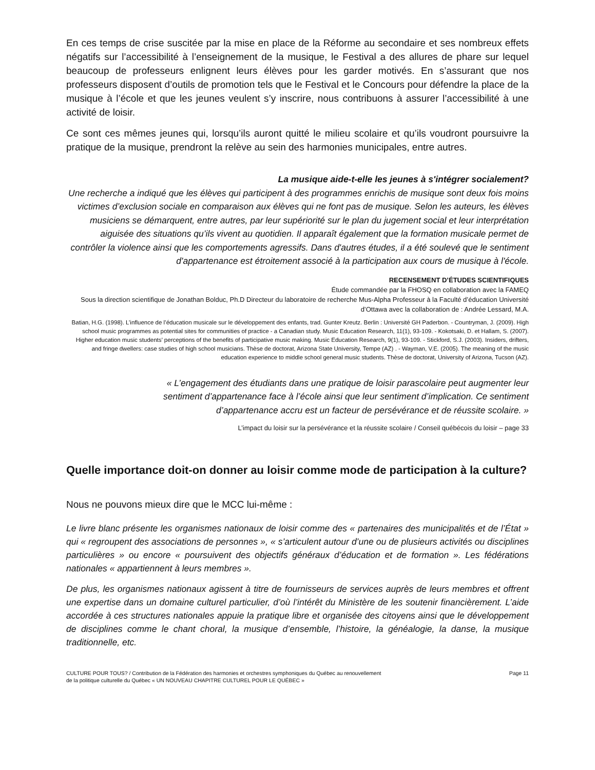En ces temps de crise suscitée par la mise en place de la Réforme au secondaire et ses nombreux effets négatifs sur l’accessibilité à l’enseignement de la musique, le Festival a des allures de phare sur lequel beaucoup de professeurs enlignent leurs élèves pour les garder motivés. En s’assurant que nos professeurs disposent d’outils de promotion tels que le Festival et le Concours pour défendre la place de la musique à l’école et que les jeunes veulent s’y inscrire, nous contribuons à assurer l’accessibilité à une activité de loisir.
Ce sont ces mêmes jeunes qui, lorsqu’ils auront quitté le milieu scolaire et qu’ils voudront poursuivre la pratique de la musique, prendront la relève au sein des harmonies municipales, entre autres.
La musique aide-t-elle les jeunes à s'intégrer socialement?
Une recherche a indiqué que les élèves qui participent à des programmes enrichis de musique sont deux fois moins victimes d’exclusion sociale en comparaison aux élèves qui ne font pas de musique. Selon les auteurs, les élèves musiciens se démarquent, entre autres, par leur supériorité sur le plan du jugement social et leur interprétation aiguisée des situations qu’ils vivent au quotidien. Il apparaît également que la formation musicale permet de contrôler la violence ainsi que les comportements agressifs. Dans d'autres études, il a été soulevé que le sentiment d'appartenance est étroitement associé à la participation aux cours de musique à l'école.
RECENSEMENT D’ÉTUDES SCIENTIFIQUES
Étude commandée par la FHOSQ en collaboration avec la FAMEQ
Sous la direction scientifique de Jonathan Bolduc, Ph.D Directeur du laboratoire de recherche Mus-Alpha Professeur à la Faculté d’éducation Université d’Ottawa avec la collaboration de : Andrée Lessard, M.A.
Batian, H.G. (1998). L’influence de l’éducation musicale sur le développement des enfants, trad. Gunter Kreutz. Berlin : Université GH Paderbon. - Countryman, J. (2009). High school music programmes as potential sites for communities of practice - a Canadian study. Music Education Research, 11(1), 93-109. - Kokotsaki, D. et Hallam, S. (2007). Higher education music students’ perceptions of the benefits of participative music making. Music Education Research, 9(1), 93-109. - Stickford, S.J. (2003). Insiders, drifters, and fringe dwellers: case studies of high school musicians. Thèse de doctorat, Arizona State University, Tempe (AZ) . - Wayman, V.E. (2005). The meaning of the music education experience to middle school general music students. Thèse de doctorat, University of Arizona, Tucson (AZ).
« L’engagement des étudiants dans une pratique de loisir parascolaire peut augmenter leur sentiment d’appartenance face à l’école ainsi que leur sentiment d’implication. Ce sentiment d’appartenance accru est un facteur de persévérance et de réussite scolaire. »
L’impact du loisir sur la persévérance et la réussite scolaire / Conseil québécois du loisir – page 33
Quelle importance doit-on donner au loisir comme mode de participation à la culture?
Nous ne pouvons mieux dire que le MCC lui-même :
Le livre blanc présente les organismes nationaux de loisir comme des « partenaires des municipalités et de l’État » qui « regroupent des associations de personnes », « s’articulent autour d’une ou de plusieurs activités ou disciplines particulières » ou encore « poursuivent des objectifs généraux d’éducation et de formation ». Les fédérations nationales « appartiennent à leurs membres ».
De plus, les organismes nationaux agissent à titre de fournisseurs de services auprès de leurs membres et offrent une expertise dans un domaine culturel particulier, d’où l’intérêt du Ministère de les soutenir financièrement. L’aide accordée à ces structures nationales appuie la pratique libre et organisée des citoyens ainsi que le développement de disciplines comme le chant choral, la musique d’ensemble, l’histoire, la généalogie, la danse, la musique traditionnelle, etc.
CULTURE POUR TOUS? / Contribution de la Fédération des harmonies et orchestres symphoniques du Québec au renouvellement
de la politique culturelle du Québec « UN NOUVEAU CHAPITRE CULTUREL POUR LE QUÉBEC »
Page 11